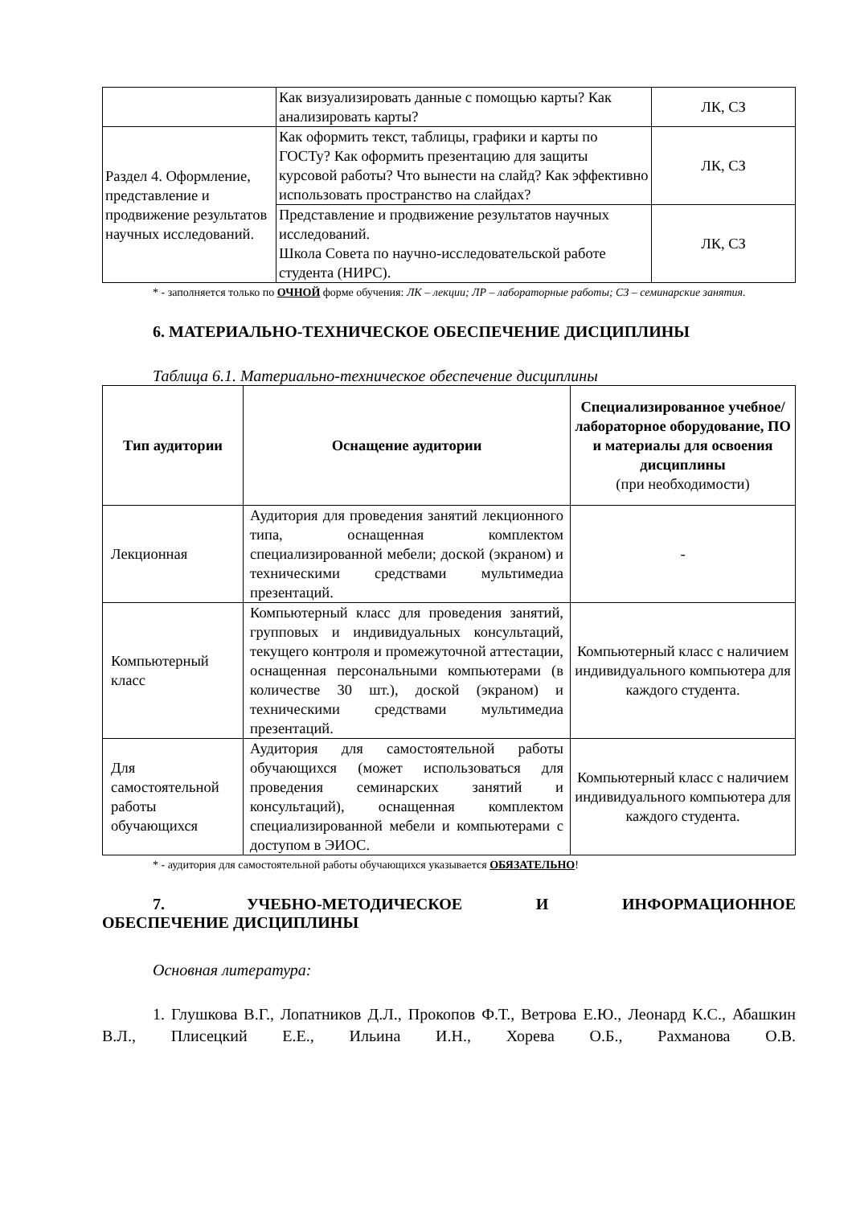| | Как визуализировать данные с помощью карты? Как анализировать карты? | ЛК, СЗ |
| Раздел 4. Оформление, представление и продвижение результатов научных исследований. | Как оформить текст, таблицы, графики и карты по ГОСТу? Как оформить презентацию для защиты курсовой работы? Что вынести на слайд? Как эффективно использовать пространство на слайдах? | ЛК, СЗ |
| | Представление и продвижение результатов научных исследований. Школа Совета по научно-исследовательской работе студента (НИРС). | ЛК, СЗ |
* - заполняется только по ОЧНОЙ форме обучения: ЛК – лекции; ЛР – лабораторные работы; СЗ – семинарские занятия.
6. МАТЕРИАЛЬНО-ТЕХНИЧЕСКОЕ ОБЕСПЕЧЕНИЕ ДИСЦИПЛИНЫ
Таблица 6.1. Материально-техническое обеспечение дисциплины
| Тип аудитории | Оснащение аудитории | Специализированное учебное/лабораторное оборудование, ПО и материалы для освоения дисциплины (при необходимости) |
| --- | --- | --- |
| Лекционная | Аудитория для проведения занятий лекционного типа, оснащенная комплектом специализированной мебели; доской (экраном) и техническими средствами мультимедиа презентаций. | - |
| Компьютерный класс | Компьютерный класс для проведения занятий, групповых и индивидуальных консультаций, текущего контроля и промежуточной аттестации, оснащенная персональными компьютерами (в количестве 30 шт.), доской (экраном) и техническими средствами мультимедиа презентаций. | Компьютерный класс с наличием индивидуального компьютера для каждого студента. |
| Для самостоятельной работы обучающихся | Аудитория для самостоятельной работы обучающихся (может использоваться для проведения семинарских занятий и консультаций), оснащенная комплектом специализированной мебели и компьютерами с доступом в ЭИОС. | Компьютерный класс с наличием индивидуального компьютера для каждого студента. |
* - аудитория для самостоятельной работы обучающихся указывается ОБЯЗАТЕЛЬНО!
7. УЧЕБНО-МЕТОДИЧЕСКОЕ И ИНФОРМАЦИОННОЕ ОБЕСПЕЧЕНИЕ ДИСЦИПЛИНЫ
Основная литература:
1. Глушкова В.Г., Лопатников Д.Л., Прокопов Ф.Т., Ветрова Е.Ю., Леонард К.С., Абашкин В.Л., Плисецкий Е.Е., Ильина И.Н., Хорева О.Б., Рахманова О.В.